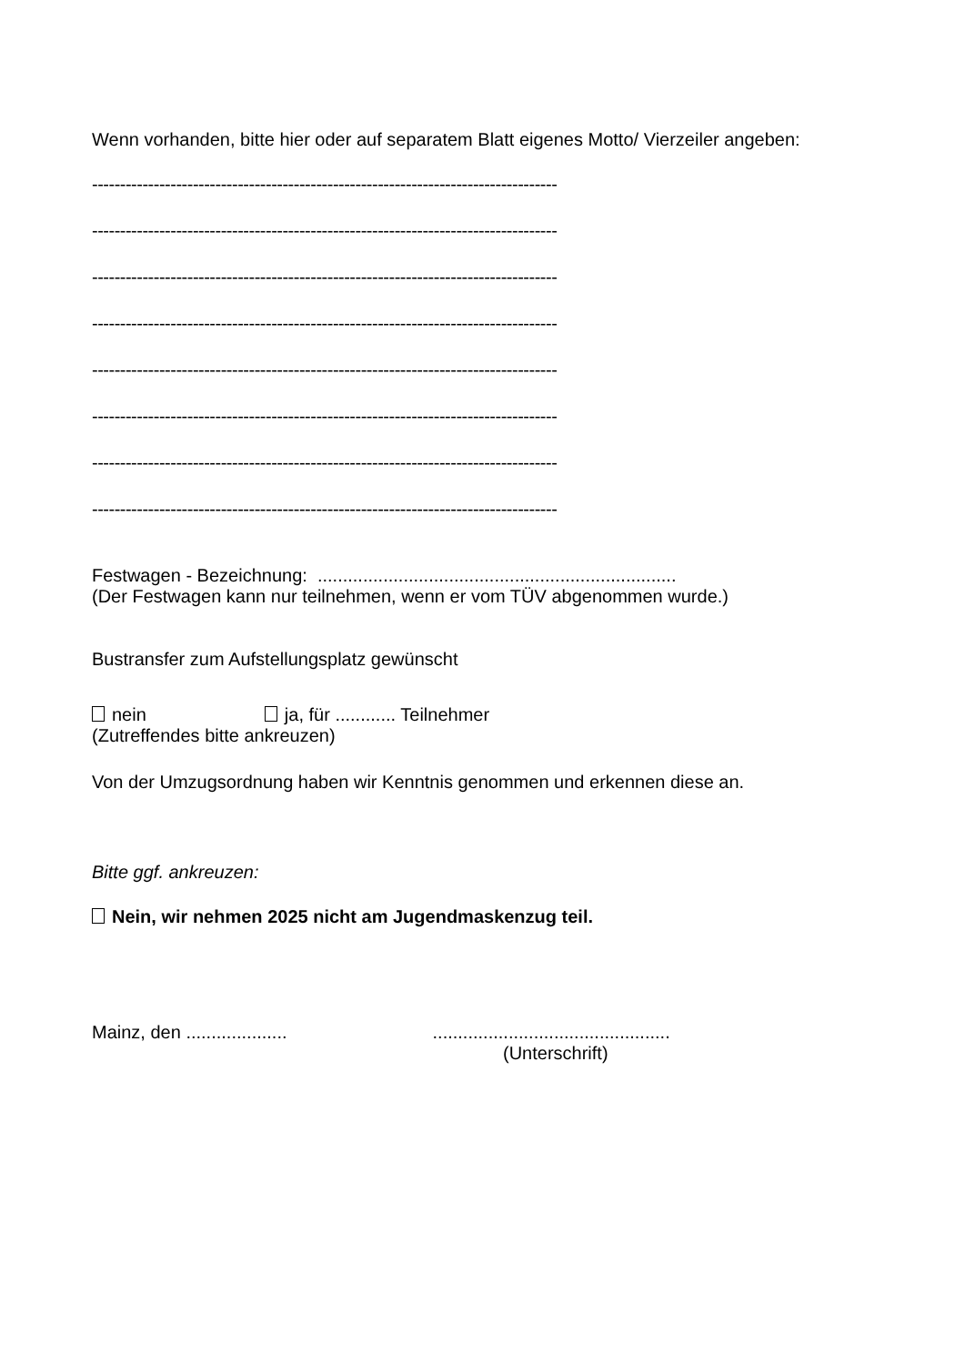Wenn vorhanden, bitte hier oder auf separatem Blatt eigenes Motto/ Vierzeiler angeben:
-----------------------------------------------------------------------------------
-----------------------------------------------------------------------------------
-----------------------------------------------------------------------------------
-----------------------------------------------------------------------------------
-----------------------------------------------------------------------------------
-----------------------------------------------------------------------------------
-----------------------------------------------------------------------------------
-----------------------------------------------------------------------------------
Festwagen - Bezeichnung: .......................................................................
(Der Festwagen kann nur teilnehmen, wenn er vom TÜV abgenommen wurde.)
Bustransfer zum Aufstellungsplatz gewünscht
nein ja, für ............ Teilnehmer
(Zutreffendes bitte ankreuzen)
Von der Umzugsordnung haben wir Kenntnis genommen und erkennen diese an.
Bitte ggf. ankreuzen:
Nein, wir nehmen 2025 nicht am Jugendmaskenzug teil.
Mainz, den .................... ...............................................
(Unterschrift)